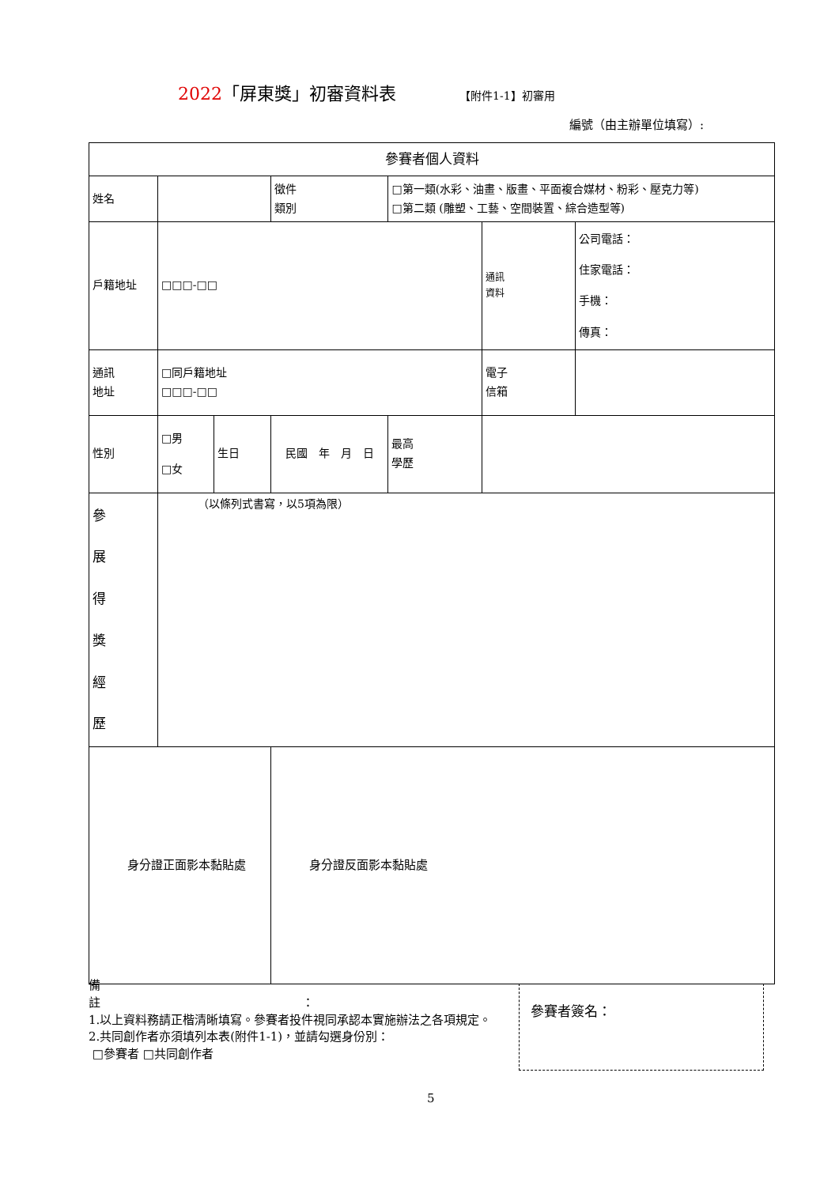2022「屏東獎」初審資料表 【附件1-1】初審用
編號（由主辦單位填寫）:
| 參賽者個人資料 | | | | | | | | |
| 姓名 | | | | | 徵件 類別 | □第一類(水彩、油畫、版畫、平面複合媒材、粉彩、壓克力等) □第二類 (雕塑、工藝、空間裝置、綜合造型等) | | |
| 戶籍地址 | □□□-□□ | | | | | | 通訊 資料 | 公司電話： 住家電話： 手機： 傳真： |
| 通訊 地址 | □同戶籍地址 □□□-□□ | | | | | | 電子 信箱 | |
| 性別 | □男 □女 | 生日 | 民國 年 月 日 | | | 最高 學歷 | | |
| 參 展 得 獎 經 歷 | （以條列式書寫，以5項為限） | | | | | | | |
| 身分證正面影本黏貼處 | | | | 身分證反面影本黏貼處 | | | | |
備　　　　　　　　　　　　　　　　　註　　　　　　　　　　　　　　　　　：
1.以上資料務請正楷清晰填寫。參賽者投件視同承認本實施辦法之各項規定。
2.共同創作者亦須填列本表(附件1-1)，並請勾選身份別：
□參賽者 □共同創作者
參賽者簽名：
5